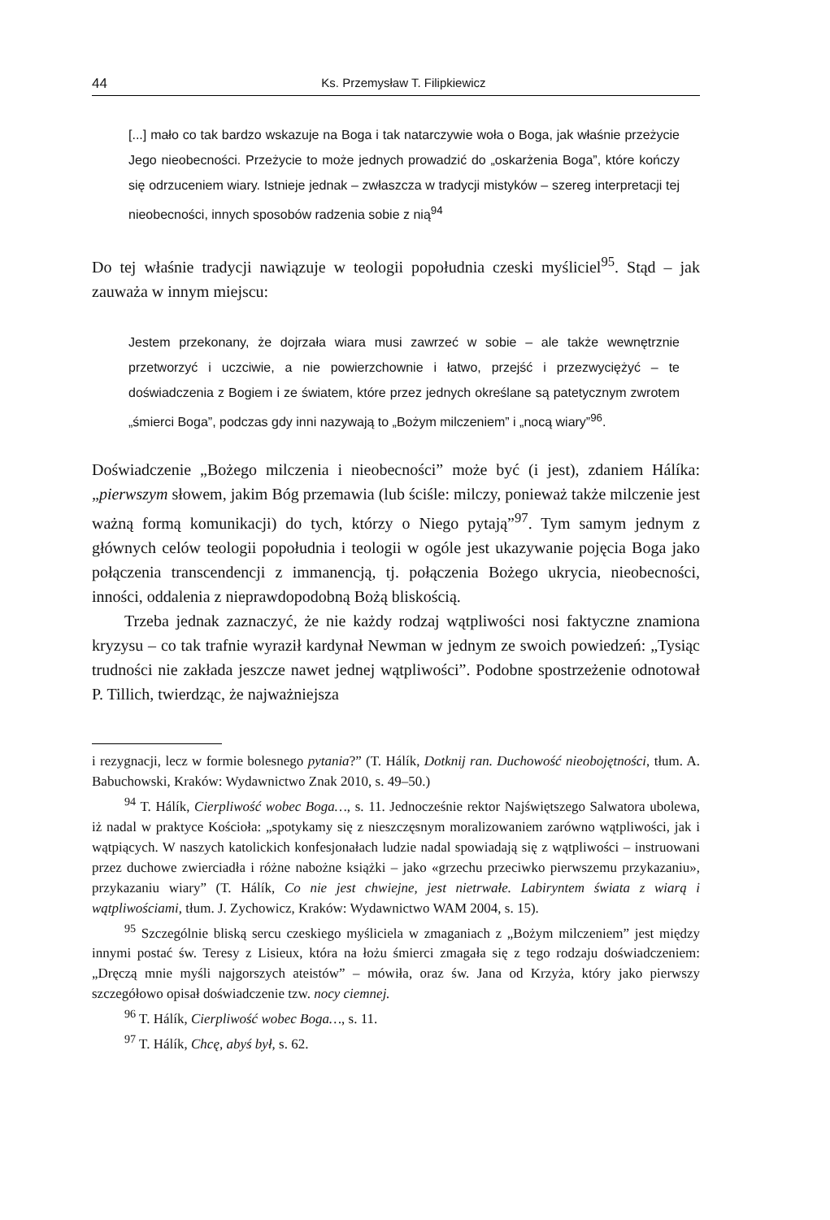44 Ks. Przemysław T. Filipkiewicz
[...] mało co tak bardzo wskazuje na Boga i tak natarczywie woła o Boga, jak właśnie przeżycie Jego nieobecności. Przeżycie to może jednych prowadzić do „oskarżenia Boga”, które kończy się odrzuceniem wiary. Istnieje jednak – zwłaszcza w tradycji mistyków – szereg interpretacji tej nieobecności, innych sposobów radzenia sobie z nią<sup>94</sup>
Do tej właśnie tradycji nawiązuje w teologii popołudnia czeski myśliciel<sup>95</sup>. Stąd – jak zauważa w innym miejscu:
Jestem przekonany, że dojrzała wiara musi zawrzeć w sobie – ale także wewnętrznie przetworzyć i uczciwie, a nie powierzchownie i łatwo, przejść i przezwyciężyć – te doświadczenia z Bogiem i ze światem, które przez jednych określane są patetycznym zwrotem „śmierci Boga”, podczas gdy inni nazywają to „Bożym milczeniem” i „nocą wiary”<sup>96</sup>.
Doświadczenie „Bożego milczenia i nieobecności” może być (i jest), zdaniem Hálíka: „pierwszym słowem, jakim Bóg przemawia (lub ściśle: milczy, ponieważ także milczenie jest ważną formą komunikacji) do tych, którzy o Niego pytają”<sup>97</sup>. Tym samym jednym z głównych celów teologii popołudnia i teologii w ogóle jest ukazywanie pojęcia Boga jako połączenia transcendencji z immanencją, tj. połączenia Bożego ukrycia, nieobecności, inności, oddalenia z nieprawdopodobną Bożą bliskością.
Trzeba jednak zaznaczyć, że nie każdy rodzaj wątpliwości nosi faktyczne znamiona kryzysu – co tak trafnie wyraził kardynał Newman w jednym ze swoich powiedzeń: „Tysiąc trudności nie zakłada jeszcze nawet jednej wątpliwości”. Podobne spostrzeżenie odnotował P. Tillich, twierdząc, że najważniejsza
i rezygnacji, lecz w formie bolesnego pytania?” (T. Hálík, Dotknij ran. Duchowość nieobojętności, tłum. A. Babuchowski, Kraków: Wydawnictwo Znak 2010, s. 49–50.)
<sup>94</sup> T. Hálík, Cierpliwość wobec Boga…, s. 11. Jednocześnie rektor Najświętszego Salwatora ubolewa, iż nadal w praktyce Kościoła: „spotykamy się z nieszczęsnym moralizowaniem zarówno wątpliwości, jak i wątpiących. W naszych katolickich konfesjonałach ludzie nadal spowiadają się z wątpliwości – instruowani przez duchowe zwierciadła i różne nabożne książki – jako «grzechu przeciwko pierwszemu przykazaniu», przykazaniu wiary” (T. Hálík, Co nie jest chwiejne, jest nietrwałe. Labiryntem świata z wiarą i wątpliwościami, tłum. J. Zychowicz, Kraków: Wydawnictwo WAM 2004, s. 15).
<sup>95</sup> Szczególnie bliską sercu czeskiego myśliciela w zmaganiach z „Bożym milczeniem” jest między innymi postać św. Teresy z Lisieux, która na łożu śmierci zmagała się z tego rodzaju doświadczeniem: „Dręczą mnie myśli najgorszych ateistów” – mówiła, oraz św. Jana od Krzyża, który jako pierwszy szczegółowo opisał doświadczenie tzw. nocy ciemnej.
<sup>96</sup> T. Hálík, Cierpliwość wobec Boga…, s. 11.
<sup>97</sup> T. Hálík, Chcę, abyś był, s. 62.